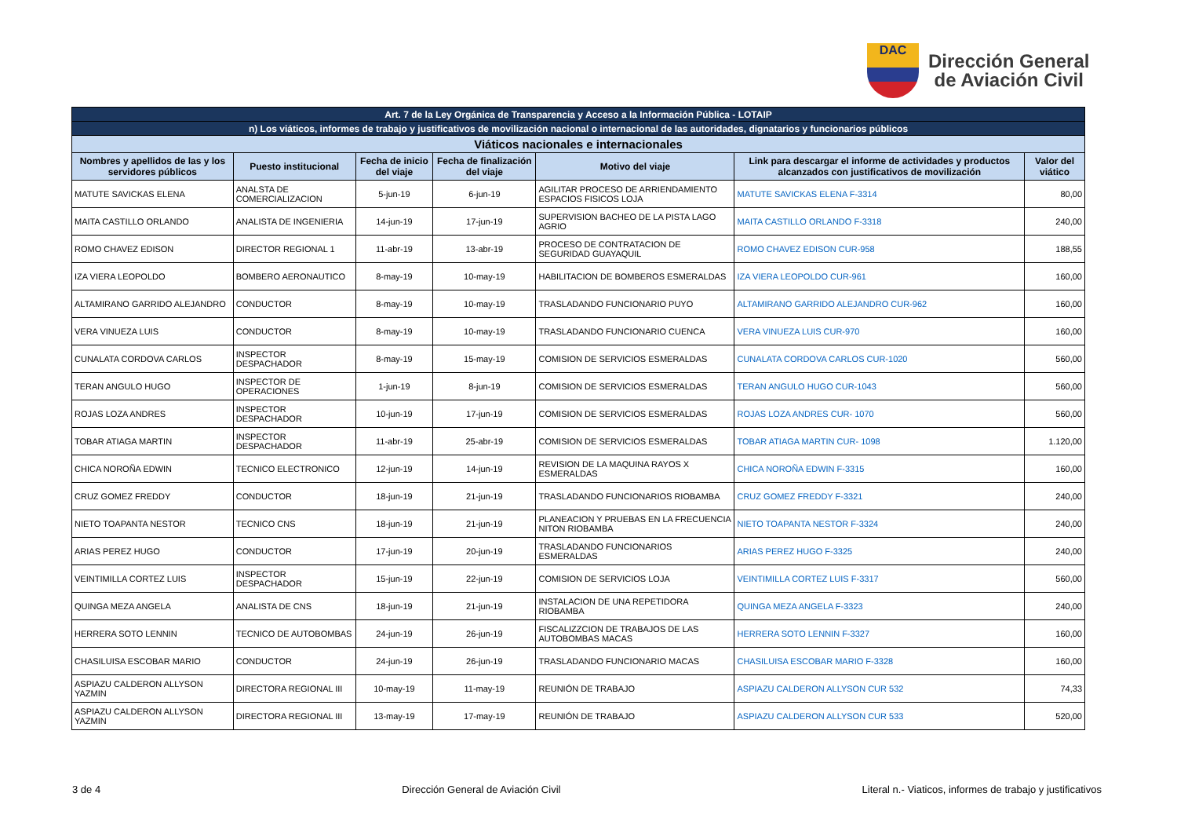DAC
Dirección General
de Aviación Civil
| Art. 7 de la Ley Orgánica de Transparencia y Acceso a la Información Pública - LOTAIP | | | | | | |
| n) Los viáticos, informes de trabajo y justificativos de movilización nacional o internacional de las autoridades, dignatarios y funcionarios públicos | | | | | | |
| Viáticos nacionales e internacionales | | | | | | |
| Nombres y apellidos de las y los servidores públicos | Puesto institucional | Fecha de inicio del viaje | Fecha de finalización del viaje | Motivo del viaje | Link para descargar el informe de actividades y productos alcanzados con justificativos de movilización | Valor del viático |
| MATUTE SAVICKAS ELENA | ANALSTA DE COMERCIALIZACION | 5-jun-19 | 6-jun-19 | AGILITAR PROCESO DE ARRIENDAMIENTO ESPACIOS FISICOS LOJA | MATUTE SAVICKAS ELENA F-3314 | 80,00 |
| MAITA CASTILLO ORLANDO | ANALISTA DE INGENIERIA | 14-jun-19 | 17-jun-19 | SUPERVISION BACHEO DE LA PISTA LAGO AGRIO | MAITA CASTILLO ORLANDO F-3318 | 240,00 |
| ROMO CHAVEZ EDISON | DIRECTOR REGIONAL 1 | 11-abr-19 | 13-abr-19 | PROCESO DE CONTRATACION DE SEGURIDAD GUAYAQUIL | ROMO CHAVEZ EDISON CUR-958 | 188,55 |
| IZA VIERA LEOPOLDO | BOMBERO AERONAUTICO | 8-may-19 | 10-may-19 | HABILITACION DE BOMBEROS ESMERALDAS | IZA VIERA LEOPOLDO CUR-961 | 160,00 |
| ALTAMIRANO GARRIDO ALEJANDRO | CONDUCTOR | 8-may-19 | 10-may-19 | TRASLADANDO FUNCIONARIO PUYO | ALTAMIRANO GARRIDO ALEJANDRO CUR-962 | 160,00 |
| VERA VINUEZA LUIS | CONDUCTOR | 8-may-19 | 10-may-19 | TRASLADANDO FUNCIONARIO CUENCA | VERA VINUEZA LUIS CUR-970 | 160,00 |
| CUNALATA CORDOVA CARLOS | INSPECTOR DESPACHADOR | 8-may-19 | 15-may-19 | COMISION DE SERVICIOS ESMERALDAS | CUNALATA CORDOVA CARLOS CUR-1020 | 560,00 |
| TERAN ANGULO HUGO | INSPECTOR DE OPERACIONES | 1-jun-19 | 8-jun-19 | COMISION DE SERVICIOS ESMERALDAS | TERAN ANGULO HUGO CUR-1043 | 560,00 |
| ROJAS LOZA ANDRES | INSPECTOR DESPACHADOR | 10-jun-19 | 17-jun-19 | COMISION DE SERVICIOS ESMERALDAS | ROJAS LOZA ANDRES CUR- 1070 | 560,00 |
| TOBAR ATIAGA MARTIN | INSPECTOR DESPACHADOR | 11-abr-19 | 25-abr-19 | COMISION DE SERVICIOS ESMERALDAS | TOBAR ATIAGA MARTIN CUR- 1098 | 1.120,00 |
| CHICA NOROÑA EDWIN | TECNICO ELECTRONICO | 12-jun-19 | 14-jun-19 | REVISION DE LA MAQUINA RAYOS X ESMERALDAS | CHICA NOROÑA EDWIN F-3315 | 160,00 |
| CRUZ GOMEZ FREDDY | CONDUCTOR | 18-jun-19 | 21-jun-19 | TRASLADANDO FUNCIONARIOS RIOBAMBA | CRUZ GOMEZ FREDDY F-3321 | 240,00 |
| NIETO TOAPANTA NESTOR | TECNICO CNS | 18-jun-19 | 21-jun-19 | PLANEACION Y PRUEBAS EN LA FRECUENCIA NITON RIOBAMBA | NIETO TOAPANTA NESTOR F-3324 | 240,00 |
| ARIAS PEREZ HUGO | CONDUCTOR | 17-jun-19 | 20-jun-19 | TRASLADANDO FUNCIONARIOS ESMERALDAS | ARIAS PEREZ HUGO F-3325 | 240,00 |
| VEINTIMILLA CORTEZ LUIS | INSPECTOR DESPACHADOR | 15-jun-19 | 22-jun-19 | COMISION DE SERVICIOS LOJA | VEINTIMILLA CORTEZ LUIS F-3317 | 560,00 |
| QUINGA MEZA ANGELA | ANALISTA DE CNS | 18-jun-19 | 21-jun-19 | INSTALACION DE UNA REPETIDORA RIOBAMBA | QUINGA MEZA ANGELA F-3323 | 240,00 |
| HERRERA SOTO LENNIN | TECNICO DE AUTOBOMBAS | 24-jun-19 | 26-jun-19 | FISCALIZZCION DE TRABAJOS DE LAS AUTOBOMBAS MACAS | HERRERA SOTO LENNIN F-3327 | 160,00 |
| CHASILUISA ESCOBAR MARIO | CONDUCTOR | 24-jun-19 | 26-jun-19 | TRASLADANDO FUNCIONARIO MACAS | CHASILUISA ESCOBAR MARIO F-3328 | 160,00 |
| ASPIAZU CALDERON ALLYSON YAZMIN | DIRECTORA REGIONAL III | 10-may-19 | 11-may-19 | REUNIÓN DE TRABAJO | ASPIAZU CALDERON ALLYSON CUR 532 | 74,33 |
| ASPIAZU CALDERON ALLYSON YAZMIN | DIRECTORA REGIONAL III | 13-may-19 | 17-may-19 | REUNIÓN DE TRABAJO | ASPIAZU CALDERON ALLYSON CUR 533 | 520,00 |
3 de 4 Dirección General de Aviación Civil Literal n.- Viaticos, informes de trabajo y justificativos